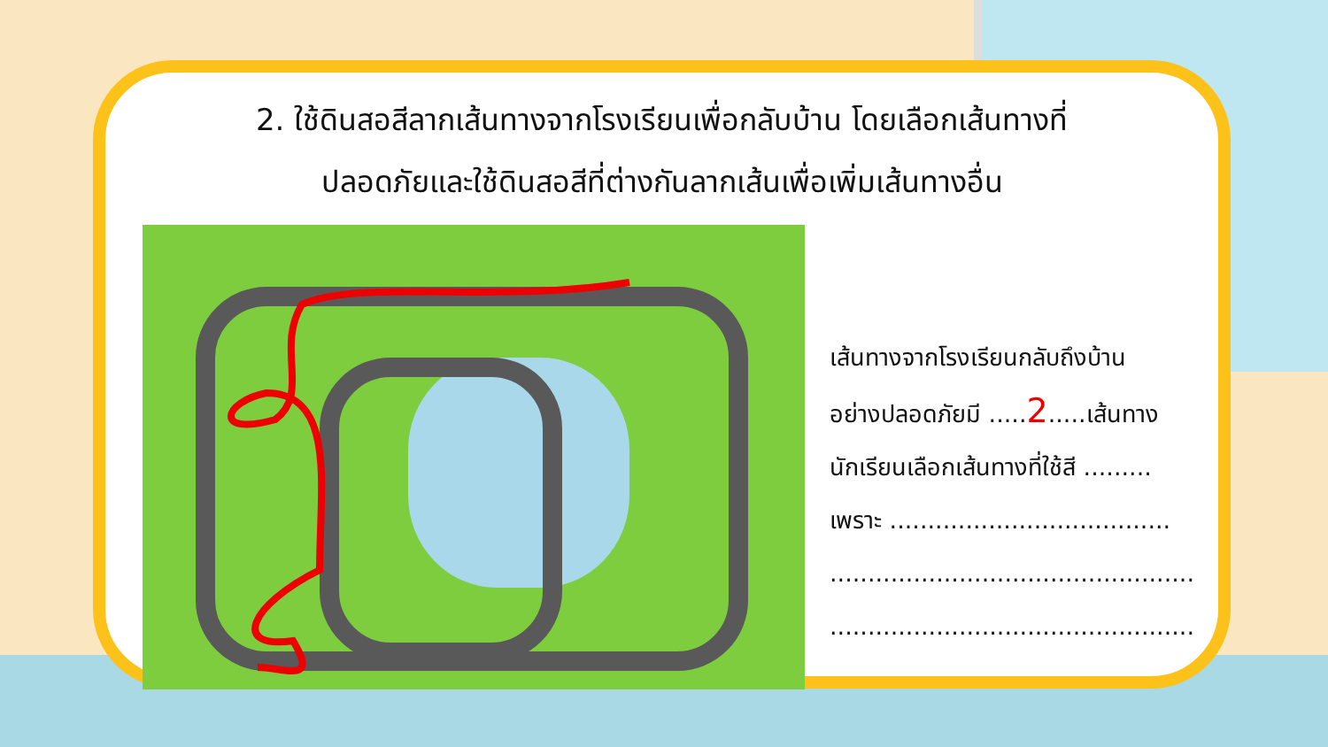2. ใช้ดินสอสีลากเส้นทางจากโรงเรียนเพื่อกลับบ้าน โดยเลือกเส้นทางที่
ปลอดภัยและใช้ดินสอสีที่ต่างกันลากเส้นเพื่อเพิ่มเส้นทางอื่น
เส้นทางจากโรงเรียนกลับถึงบ้าน
อย่างปลอดภัยมี .....2.....เส้นทาง
นักเรียนเลือกเส้นทางที่ใช้สี .........
เพราะ .....................................
................................................
................................................